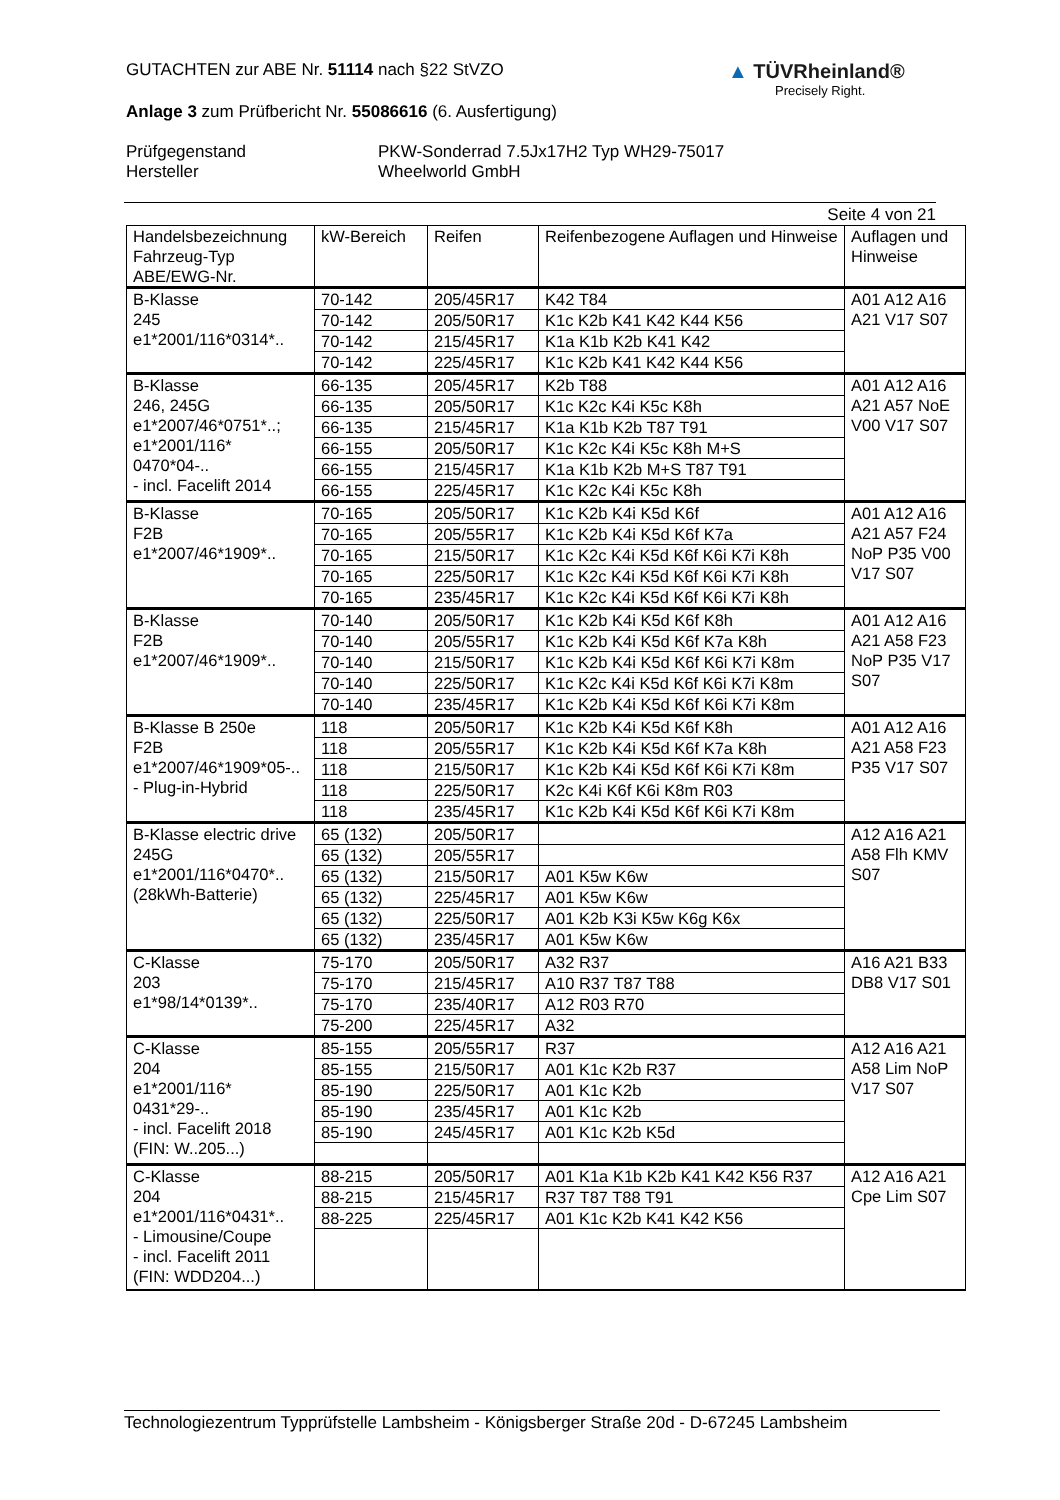GUTACHTEN zur ABE Nr. 51114 nach §22 StVZO
Anlage 3 zum Prüfbericht Nr. 55086616 (6. Ausfertigung)
Prüfgegenstand
Hersteller
PKW-Sonderrad 7.5Jx17H2 Typ WH29-75017
Wheelworld GmbH
▲ TÜVRheinland®
Precisely Right.
Seite 4 von 21
| Handelsbezeichnung Fahrzeug-Typ ABE/EWG-Nr. | kW-Bereich | Reifen | Reifenbezogene Auflagen und Hinweise | Auflagen und Hinweise |
| --- | --- | --- | --- | --- |
| B-Klasse 245 e1*2001/116*0314*.. | 70-142 | 205/45R17 | K42 T84 | A01 A12 A16 A21 V17 S07 |
| | 70-142 | 205/50R17 | K1c K2b K41 K42 K44 K56 | |
| | 70-142 | 215/45R17 | K1a K1b K2b K41 K42 | |
| | 70-142 | 225/45R17 | K1c K2b K41 K42 K44 K56 | |
| B-Klasse 246, 245G e1*2007/46*0751*..; e1*2001/116* 0470*04-.. - incl. Facelift 2014 | 66-135 | 205/45R17 | K2b T88 | A01 A12 A16 A21 A57 NoE V00 V17 S07 |
| | 66-135 | 205/50R17 | K1c K2c K4i K5c K8h | |
| | 66-135 | 215/45R17 | K1a K1b K2b T87 T91 | |
| | 66-155 | 205/50R17 | K1c K2c K4i K5c K8h M+S | |
| | 66-155 | 215/45R17 | K1a K1b K2b M+S T87 T91 | |
| | 66-155 | 225/45R17 | K1c K2c K4i K5c K8h | |
| B-Klasse F2B e1*2007/46*1909*.. | 70-165 | 205/50R17 | K1c K2b K4i K5d K6f | A01 A12 A16 A21 A57 F24 NoP P35 V00 V17 S07 |
| | 70-165 | 205/55R17 | K1c K2b K4i K5d K6f K7a | |
| | 70-165 | 215/50R17 | K1c K2c K4i K5d K6f K6i K7i K8h | |
| | 70-165 | 225/50R17 | K1c K2c K4i K5d K6f K6i K7i K8h | |
| | 70-165 | 235/45R17 | K1c K2c K4i K5d K6f K6i K7i K8h | |
| B-Klasse F2B e1*2007/46*1909*.. | 70-140 | 205/50R17 | K1c K2b K4i K5d K6f K8h | A01 A12 A16 A21 A58 F23 NoP P35 V17 S07 |
| | 70-140 | 205/55R17 | K1c K2b K4i K5d K6f K7a K8h | |
| | 70-140 | 215/50R17 | K1c K2b K4i K5d K6f K6i K7i K8m | |
| | 70-140 | 225/50R17 | K1c K2c K4i K5d K6f K6i K7i K8m | |
| | 70-140 | 235/45R17 | K1c K2b K4i K5d K6f K6i K7i K8m | |
| B-Klasse B 250e F2B e1*2007/46*1909*05-.. - Plug-in-Hybrid | 118 | 205/50R17 | K1c K2b K4i K5d K6f K8h | A01 A12 A16 A21 A58 F23 P35 V17 S07 |
| | 118 | 205/55R17 | K1c K2b K4i K5d K6f K7a K8h | |
| | 118 | 215/50R17 | K1c K2b K4i K5d K6f K6i K7i K8m | |
| | 118 | 225/50R17 | K2c K4i K6f K6i K8m R03 | |
| | 118 | 235/45R17 | K1c K2b K4i K5d K6f K6i K7i K8m | |
| B-Klasse electric drive 245G e1*2001/116*0470*.. (28kWh-Batterie) | 65 (132) | 205/50R17 | | A12 A16 A21 A58 Flh KMV S07 |
| | 65 (132) | 205/55R17 | | |
| | 65 (132) | 215/50R17 | A01 K5w K6w | |
| | 65 (132) | 225/45R17 | A01 K5w K6w | |
| | 65 (132) | 225/50R17 | A01 K2b K3i K5w K6g K6x | |
| | 65 (132) | 235/45R17 | A01 K5w K6w | |
| C-Klasse 203 e1*98/14*0139*.. | 75-170 | 205/50R17 | A32 R37 | A16 A21 B33 DB8 V17 S01 |
| | 75-170 | 215/45R17 | A10 R37 T87 T88 | |
| | 75-170 | 235/40R17 | A12 R03 R70 | |
| | 75-200 | 225/45R17 | A32 | |
| C-Klasse 204 e1*2001/116* 0431*29-.. - incl. Facelift 2018 (FIN: W..205...) | 85-155 | 205/55R17 | R37 | A12 A16 A21 A58 Lim NoP V17 S07 |
| | 85-155 | 215/50R17 | A01 K1c K2b R37 | |
| | 85-190 | 225/50R17 | A01 K1c K2b | |
| | 85-190 | 235/45R17 | A01 K1c K2b | |
| | 85-190 | 245/45R17 | A01 K1c K2b K5d | |
| C-Klasse 204 e1*2001/116*0431*.. - Limousine/Coupe - incl. Facelift 2011 (FIN: WDD204...) | 88-215 | 205/50R17 | A01 K1a K1b K2b K41 K42 K56 R37 | A12 A16 A21 Cpe Lim S07 |
| | 88-215 | 215/45R17 | R37 T87 T88 T91 | |
| | 88-225 | 225/45R17 | A01 K1c K2b K41 K42 K56 | |
Technologiezentrum Typprüfstelle Lambsheim - Königsberger Straße 20d - D-67245 Lambsheim